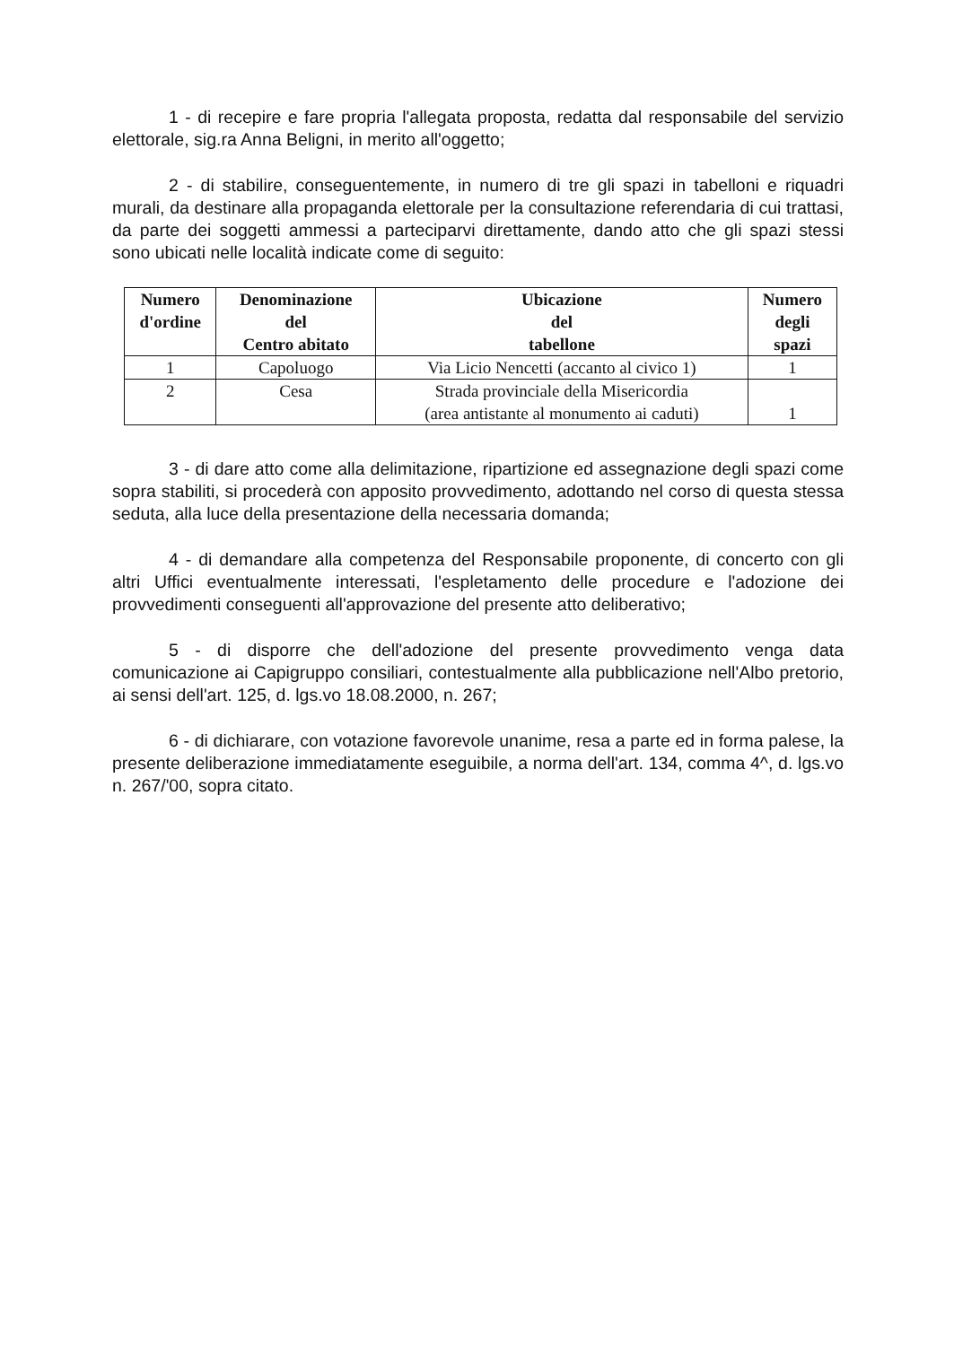1 - di recepire e fare propria l'allegata proposta, redatta dal responsabile del servizio elettorale, sig.ra Anna Beligni, in merito all'oggetto;
2 - di stabilire, conseguentemente, in numero di tre gli spazi in tabelloni e riquadri murali, da destinare alla propaganda elettorale per la consultazione referendaria di cui trattasi, da parte dei soggetti ammessi a parteciparvi direttamente, dando atto che gli spazi stessi sono ubicati nelle località indicate come di seguito:
| Numero d'ordine | Denominazione del Centro abitato | Ubicazione del tabellone | Numero degli spazi |
| --- | --- | --- | --- |
| 1 | Capoluogo | Via Licio Nencetti (accanto al civico 1) | 1 |
| 2 | Cesa | Strada provinciale della Misericordia (area antistante al monumento ai caduti) | 1 |
3 - di dare atto come alla delimitazione, ripartizione ed assegnazione degli spazi come sopra stabiliti, si procederà con apposito provvedimento, adottando nel corso di questa stessa seduta, alla luce della presentazione della necessaria domanda;
4 - di demandare alla competenza del Responsabile proponente, di concerto con gli altri Uffici eventualmente interessati, l'espletamento delle procedure e l'adozione dei provvedimenti conseguenti all'approvazione del presente atto deliberativo;
5 - di disporre che dell'adozione del presente provvedimento venga data comunicazione ai Capigruppo consiliari, contestualmente alla pubblicazione nell'Albo pretorio, ai sensi dell'art. 125, d. lgs.vo 18.08.2000, n. 267;
6 - di dichiarare, con votazione favorevole unanime, resa a parte ed in forma palese, la presente deliberazione immediatamente eseguibile, a norma dell'art. 134, comma 4^, d. lgs.vo n. 267/'00, sopra citato.